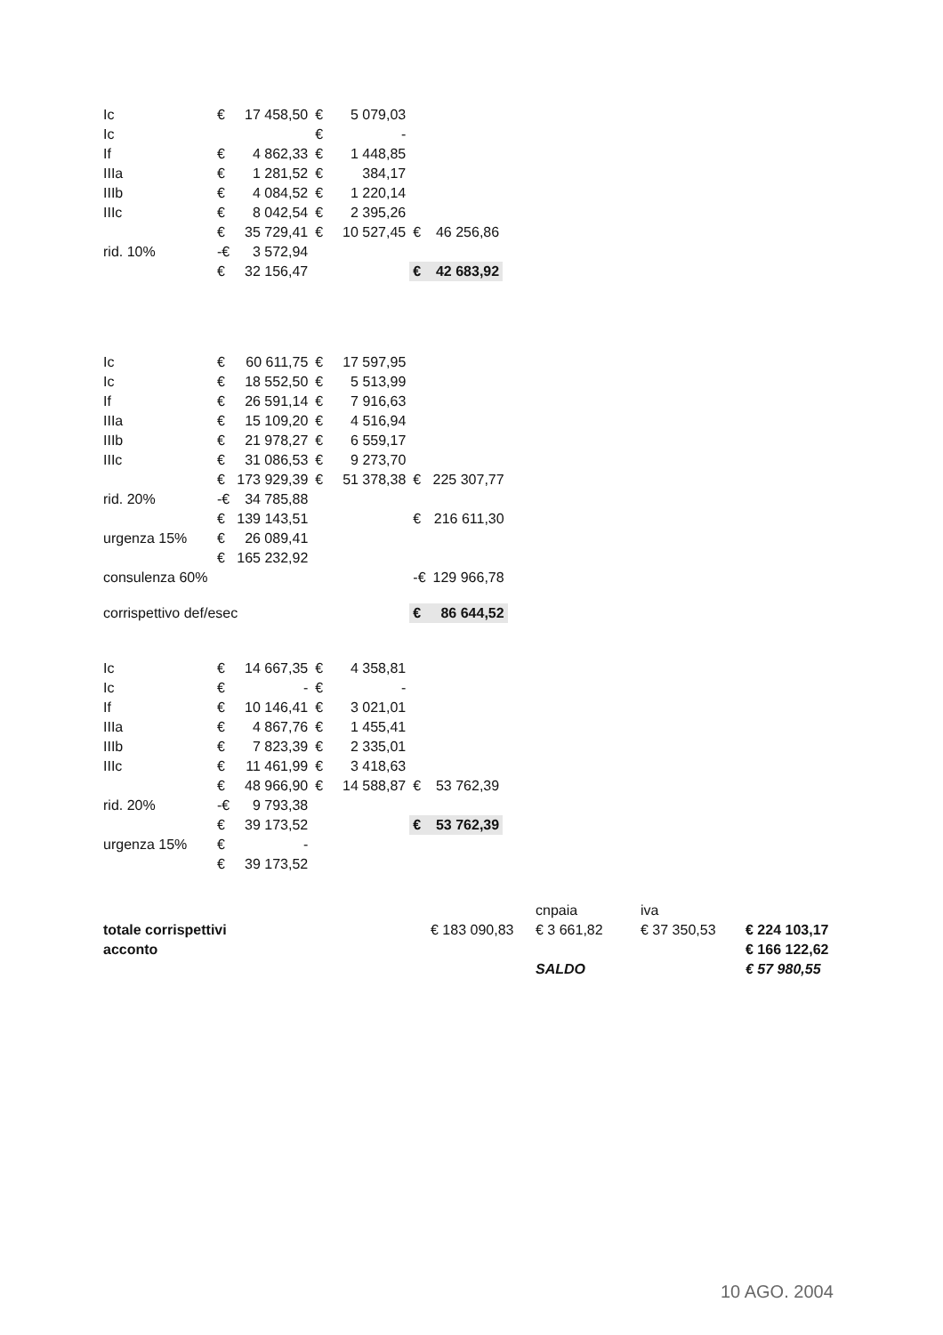| Ic | € | 17 458,50 | € | 5 079,03 | | |
| Ic | | | € | - | | |
| If | € | 4 862,33 | € | 1 448,85 | | |
| IIIa | € | 1 281,52 | € | 384,17 | | |
| IIIb | € | 4 084,52 | € | 1 220,14 | | |
| IIIc | € | 8 042,54 | € | 2 395,26 | | |
| | € | 35 729,41 | € | 10 527,45 | € | 46 256,86 |
| rid. 10% | -€ | 3 572,94 | | | | |
| | € | 32 156,47 | | | € | 42 683,92 |
| Ic | € | 60 611,75 | € | 17 597,95 | | |
| Ic | € | 18 552,50 | € | 5 513,99 | | |
| If | € | 26 591,14 | € | 7 916,63 | | |
| IIIa | € | 15 109,20 | € | 4 516,94 | | |
| IIIb | € | 21 978,27 | € | 6 559,17 | | |
| IIIc | € | 31 086,53 | € | 9 273,70 | | |
| | € | 173 929,39 | € | 51 378,38 | € | 225 307,77 |
| rid. 20% | -€ | 34 785,88 | | | | |
| | € | 139 143,51 | | | € | 216 611,30 |
| urgenza 15% | € | 26 089,41 | | | | |
| | € | 165 232,92 | | | | |
| consulenza 60% | | | | | -€ | 129 966,78 |
| corrispettivo def/esec | | | | | € | 86 644,52 |
| Ic | € | 14 667,35 | € | 4 358,81 | | |
| Ic | € | - | € | - | | |
| If | € | 10 146,41 | € | 3 021,01 | | |
| IIIa | € | 4 867,76 | € | 1 455,41 | | |
| IIIb | € | 7 823,39 | € | 2 335,01 | | |
| IIIc | € | 11 461,99 | € | 3 418,63 | | |
| | € | 48 966,90 | € | 14 588,87 | € | 53 762,39 |
| rid. 20% | -€ | 9 793,38 | | | | |
| | € | 39 173,52 | | | € | 53 762,39 |
| urgenza 15% | € | - | | | | |
| | € | 39 173,52 | | | | |
| | | cnpaia | iva | |
| totale corrispettivi | € 183 090,83 | € 3 661,82 | € 37 350,53 | € 224 103,17 |
| acconto | | | | € 166 122,62 |
| | | SALDO | | € 57 980,55 |
10 AGO. 2004